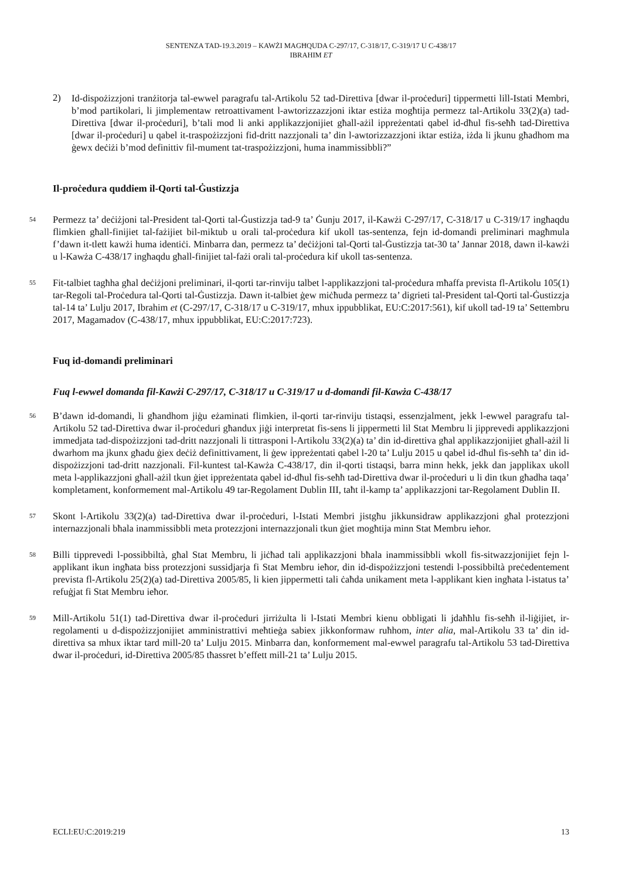SENTENZA TAD-19.3.2019 – KAWŻI MAGĦQUDA C-297/17, C-318/17, C-319/17 U C-438/17
IBRAHIM ET
2)
Id-dispożizzjoni tranżitorja tal-ewwel paragrafu tal-Artikolu 52 tad-Direttiva [dwar il-proċeduri] tippermetti lill-Istati Membri, b’mod partikolari, li jimplementaw retroattivament l-awtorizzazzjoni iktar estiża mogħtija permezz tal-Artikolu 33(2)(a) tad-Direttiva [dwar il-proċeduri], b’tali mod li anki applikazzjonijiet għall-ażil ippreżentati qabel id-dħul fis-seħħ tad-Direttiva [dwar il-proċeduri] u qabel it-traspożizzjoni fid-dritt nazzjonali ta’ din l-awtorizzazzjoni iktar estiża, iżda li jkunu għadhom ma ġewx deċiżi b’mod definittiv fil-mument tat-traspożizzjoni, huma inammissibbli?”
Il-proċedura quddiem il-Qorti tal-Ġustizzja
54
Permezz ta’ deċiżjoni tal-President tal-Qorti tal-Ġustizzja tad-9 ta’ Ġunju 2017, il-Kawżi C-297/17, C-318/17 u C-319/17 ingħaqdu flimkien għall-finijiet tal-fażijiet bil-miktub u orali tal-proċedura kif ukoll tas-sentenza, fejn id-domandi preliminari magħmula f’dawn it-tlett kawżi huma identiċi. Minbarra dan, permezz ta’ deċiżjoni tal-Qorti tal-Ġustizzja tat-30 ta’ Jannar 2018, dawn il-kawżi u l-Kawża C-438/17 ingħaqdu għall-finijiet tal-fażi orali tal-proċedura kif ukoll tas-sentenza.
55
Fit-talbiet tagħha għal deċiżjoni preliminari, il-qorti tar-rinviju talbet l-applikazzjoni tal-proċedura mħaffa prevista fl-Artikolu 105(1) tar-Regoli tal-Proċedura tal-Qorti tal-Ġustizzja. Dawn it-talbiet ġew miċħuda permezz ta’ digrieti tal-President tal-Qorti tal-Ġustizzja tal-14 ta’ Lulju 2017, Ibrahim et (C-297/17, C-318/17 u C-319/17, mhux ippubblikat, EU:C:2017:561), kif ukoll tad-19 ta’ Settembru 2017, Magamadov (C-438/17, mhux ippubblikat, EU:C:2017:723).
Fuq id-domandi preliminari
Fuq l-ewwel domanda fil-Kawżi C-297/17, C-318/17 u C-319/17 u d-domandi fil-Kawża C-438/17
56
B’dawn id-domandi, li għandhom jiġu eżaminati flimkien, il-qorti tar-rinviju tistaqsi, essenzjalment, jekk l-ewwel paragrafu tal-Artikolu 52 tad-Direttiva dwar il-proċeduri għandux jiġi interpretat fis-sens li jippermetti lil Stat Membru li jipprevedi applikazzjoni immedjata tad-dispożizzjoni tad-dritt nazzjonali li tittrasponi l-Artikolu 33(2)(a) ta’ din id-direttiva għal applikazzjonijiet għall-ażil li dwarhom ma jkunx għadu ġiex deċiż definittivament, li ġew ippreżentati qabel l-20 ta’ Lulju 2015 u qabel id-dħul fis-seħħ ta’ din id-dispożizzjoni tad-dritt nazzjonali. Fil-kuntest tal-Kawża C-438/17, din il-qorti tistaqsi, barra minn hekk, jekk dan japplikax ukoll meta l-applikazzjoni għall-ażil tkun ġiet ippreżentata qabel id-dħul fis-seħħ tad-Direttiva dwar il-proċeduri u li din tkun għadha taqa’ kompletament, konformement mal-Artikolu 49 tar-Regolament Dublin III, taħt il-kamp ta’ applikazzjoni tar-Regolament Dublin II.
57
Skont l-Artikolu 33(2)(a) tad-Direttiva dwar il-proċeduri, l-Istati Membri jistgħu jikkunsidraw applikazzjoni għal protezzjoni internazzjonali bħala inammissibbli meta protezzjoni internazzjonali tkun ġiet mogħtija minn Stat Membru ieħor.
58
Billi tipprevedi l-possibbiltà, għal Stat Membru, li jiċħad tali applikazzjoni bħala inammissibbli wkoll fis-sitwazzjonijiet fejn l-applikant ikun ingħata biss protezzjoni sussidjarja fi Stat Membru ieħor, din id-dispożizzjoni testendi l-possibbiltà preċedentement prevista fl-Artikolu 25(2)(a) tad-Direttiva 2005/85, li kien jippermetti tali ċaħda unikament meta l-applikant kien ingħata l-istatus ta’ refuġjat fi Stat Membru ieħor.
59
Mill-Artikolu 51(1) tad-Direttiva dwar il-proċeduri jirriżulta li l-Istati Membri kienu obbligati li jdaħħlu fis-seħħ il-liġijiet, ir-regolamenti u d-dispożizzjonijiet amministrattivi meħtieġa sabiex jikkonformaw ruħhom, inter alia, mal-Artikolu 33 ta’ din id-direttiva sa mhux iktar tard mill-20 ta’ Lulju 2015. Minbarra dan, konformement mal-ewwel paragrafu tal-Artikolu 53 tad-Direttiva dwar il-proċeduri, id-Direttiva 2005/85 tħassret b’effett mill-21 ta’ Lulju 2015.
ECLI:EU:C:2019:219 13